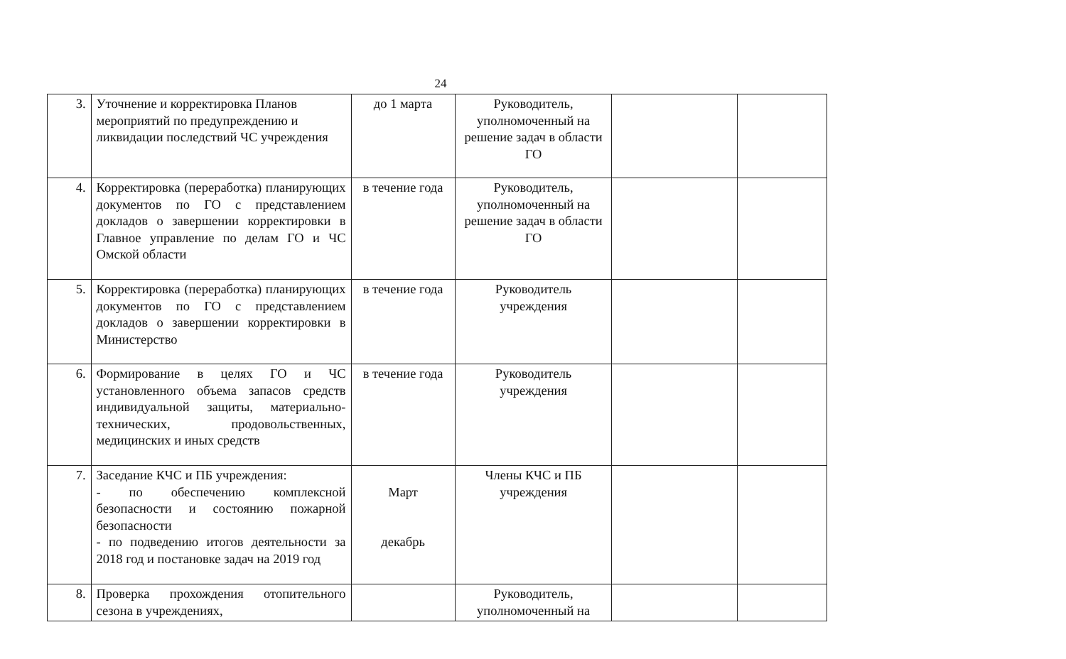24
| 3. | Уточнение и корректировка Планов мероприятий по предупреждению и ликвидации последствий ЧС учреждения | до 1 марта | Руководитель, уполномоченный на решение задач в области ГО | | |
| 4. | Корректировка (переработка) планирующих документов по ГО с представлением докладов о завершении корректировки в Главное управление по делам ГО и ЧС Омской области | в течение года | Руководитель, уполномоченный на решение задач в области ГО | | |
| 5. | Корректировка (переработка) планирующих документов по ГО с представлением докладов о завершении корректировки в Министерство | в течение года | Руководитель учреждения | | |
| 6. | Формирование в целях ГО и ЧС установленного объема запасов средств индивидуальной защиты, материально-технических, продовольственных, медицинских и иных средств | в течение года | Руководитель учреждения | | |
| 7. | Заседание КЧС и ПБ учреждения: - по обеспечению комплексной безопасности и состоянию пожарной безопасности - по подведению итогов деятельности за 2018 год и постановке задач на 2019 год | Март декабрь | Члены КЧС и ПБ учреждения | | |
| 8. | Проверка прохождения отопительного сезона в учреждениях, | | Руководитель, уполномоченный на | | |